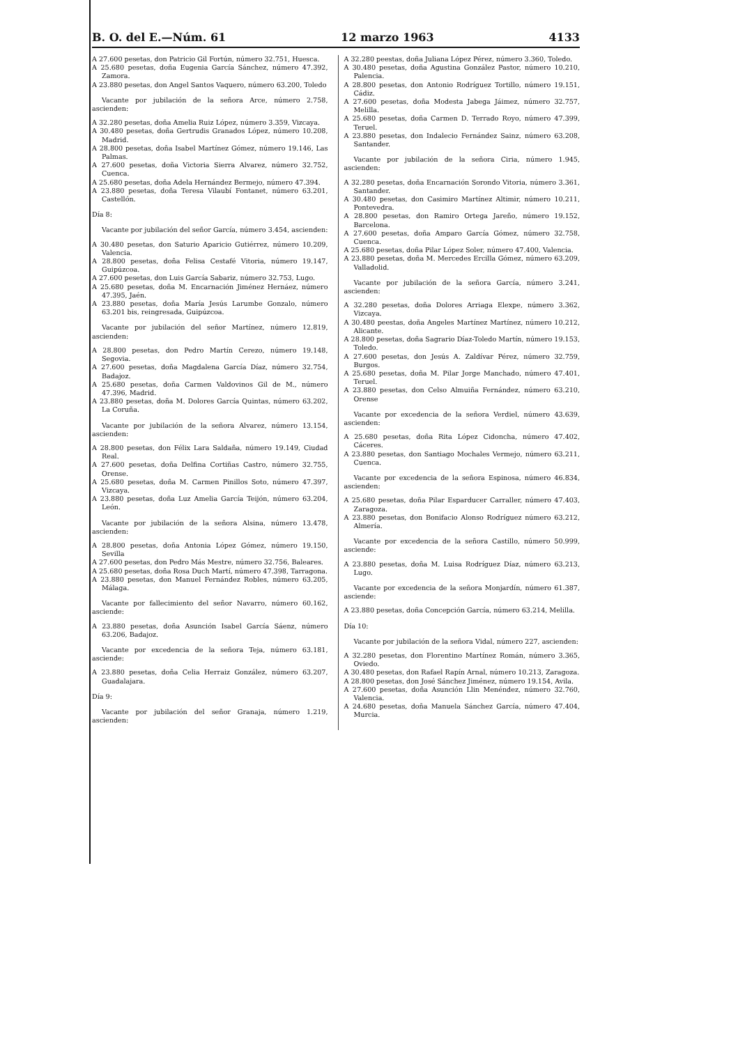B. O. del E.—Núm. 61 12 marzo 1963 4133
A 27.600 pesetas, don Patricio Gil Fortún, número 32.751, Huesca.
A 25.680 pesetas, doña Eugenia García Sánchez, número 47.392, Zamora.
A 23.880 pesetas, don Angel Santos Vaquero, número 63.200, Toledo
Vacante por jubilación de la señora Arce, número 2.758, ascienden:
A 32.280 pesetas, doña Amelia Ruiz López, número 3.359, Vizcaya.
A 30.480 pesetas, doña Gertrudis Granados López, número 10.208, Madrid.
A 28.800 pesetas, doña Isabel Martínez Gómez, número 19.146, Las Palmas.
A 27.600 pesetas, doña Victoria Sierra Alvarez, número 32.752, Cuenca.
A 25.680 pesetas, doña Adela Hernández Bermejo, número 47.394.
A 23.880 pesetas, doña Teresa Vilaubí Fontanet, número 63.201, Castellón.
Día 8:
Vacante por jubilación del señor García, número 3.454, ascienden:
A 30.480 pesetas, don Saturio Aparicio Gutiérrez, número 10.209, Valencia.
A 28.800 pesetas, doña Felisa Cestafé Vitoria, número 19.147, Guipúzcoa.
A 27.600 pesetas, don Luis García Sabariz, número 32.753, Lugo.
A 25.680 pesetas, doña M. Encarnación Jiménez Hernáez, número 47.395, Jaén.
A 23.880 pesetas, doña María Jesús Larumbe Gonzalo, número 63.201 bis, reingresada, Guipúzcoa.
Vacante por jubilación del señor Martínez, número 12.819, ascienden:
A 28.800 pesetas, don Pedro Martín Cerezo, número 19.148, Segovia.
A 27.600 pesetas, doña Magdalena García Díaz, número 32.754, Badajoz.
A 25.680 pesetas, doña Carmen Valdovinos Gil de M., número 47.396, Madrid.
A 23.880 pesetas, doña M. Dolores García Quintas, número 63.202, La Coruña.
Vacante por jubilación de la señora Alvarez, número 13.154, ascienden:
A 28.800 pesetas, don Félix Lara Saldaña, número 19.149, Ciudad Real.
A 27.600 pesetas, doña Delfina Cortiñas Castro, número 32.755, Orense.
A 25.680 pesetas, doña M. Carmen Pinillos Soto, número 47.397, Vizcaya.
A 23.880 pesetas, doña Luz Amelia García Teijón, número 63.204, León.
Vacante por jubilación de la señora Alsina, número 13.478, ascienden:
A 28.800 pesetas, doña Antonia López Gómez, número 19.150, Sevilla
A 27.600 pesetas, don Pedro Más Mestre, número 32.756, Baleares.
A 25.680 pesetas, doña Rosa Duch Martí, número 47.398, Tarragona.
A 23.880 pesetas, don Manuel Fernández Robles, número 63.205, Málaga.
Vacante por fallecimiento del señor Navarro, número 60.162, asciende:
A 23.880 pesetas, doña Asunción Isabel García Sáenz, número 63.206, Badajoz.
Vacante por excedencia de la señora Teja, número 63.181, asciende:
A 23.880 pesetas, doña Celia Herraiz González, número 63.207, Guadalajara.
Día 9:
Vacante por jubilación del señor Granaja, número 1.219, ascienden:
A 32.280 peestas, doña Juliana López Pérez, número 3.360, Toledo.
A 30.480 pesetas, doña Agustina González Pastor, número 10.210, Palencia.
A 28.800 pesetas, don Antonio Rodríguez Tortillo, número 19.151, Cádiz.
A 27.600 pesetas, doña Modesta Jabega Jáimez, número 32.757, Melilla.
A 25.680 pesetas, doña Carmen D. Terrado Royo, número 47.399, Teruel.
A 23.880 pesetas, don Indalecio Fernández Sainz, número 63.208, Santander.
Vacante por jubilación de la señora Ciria, número 1.945, ascienden:
A 32.280 pesetas, doña Encarnación Sorondo Vitoria, número 3.361, Santander.
A 30.480 pesetas, don Casimiro Martínez Altimir, número 10.211, Pontevedra.
A 28.800 pesetas, don Ramiro Ortega Jareño, número 19.152, Barcelona.
A 27.600 pesetas, doña Amparo García Gómez, número 32.758, Cuenca.
A 25.680 pesetas, doña Pilar López Soler, número 47.400, Valencia.
A 23.880 pesetas, doña M. Mercedes Ercilla Gómez, número 63.209, Valladolid.
Vacante por jubilación de la señora García, número 3.241, ascienden:
A 32.280 pesetas, doña Dolores Arriaga Elexpe, número 3.362, Vizcaya.
A 30.480 peestas, doña Angeles Martínez Martínez, número 10.212, Alicante.
A 28.800 pesetas, doña Sagrario Díaz-Toledo Martín, número 19.153, Toledo.
A 27.600 pesetas, don Jesús A. Zaldívar Pérez, número 32.759, Burgos.
A 25.680 pesetas, doña M. Pilar Jorge Manchado, número 47.401, Teruel.
A 23.880 pesetas, don Celso Almuiña Fernández, número 63.210, Orense
Vacante por excedencia de la señora Verdiel, número 43.639, ascienden:
A 25.680 pesetas, doña Rita López Cidoncha, número 47.402, Cáceres.
A 23.880 pesetas, don Santiago Mochales Vermejo, número 63.211, Cuenca.
Vacante por excedencia de la señora Espinosa, número 46.834, ascienden:
A 25.680 pesetas, doña Pilar Esparducer Carraller, número 47.403, Zaragoza.
A 23.880 pesetas, don Bonifacio Alonso Rodríguez número 63.212, Almería.
Vacante por excedencia de la señora Castillo, número 50.999, asciende:
A 23.880 pesetas, doña M. Luisa Rodríguez Díaz, número 63.213, Lugo.
Vacante por excedencia de la señora Monjardín, número 61.387, asciende:
A 23.880 pesetas, doña Concepción García, número 63.214, Melilla.
Día 10:
Vacante por jubilación de la señora Vidal, número 227, ascienden:
A 32.280 pesetas, don Florentino Martínez Román, número 3.365, Oviedo.
A 30.480 pesetas, don Rafael Rapín Arnal, número 10.213, Zaragoza.
A 28.800 pesetas, don José Sánchez Jiménez, número 19.154, Avila.
A 27.600 pesetas, doña Asunción Llin Menéndez, número 32.760, Valencia.
A 24.680 pesetas, doña Manuela Sánchez García, número 47.404, Murcia.